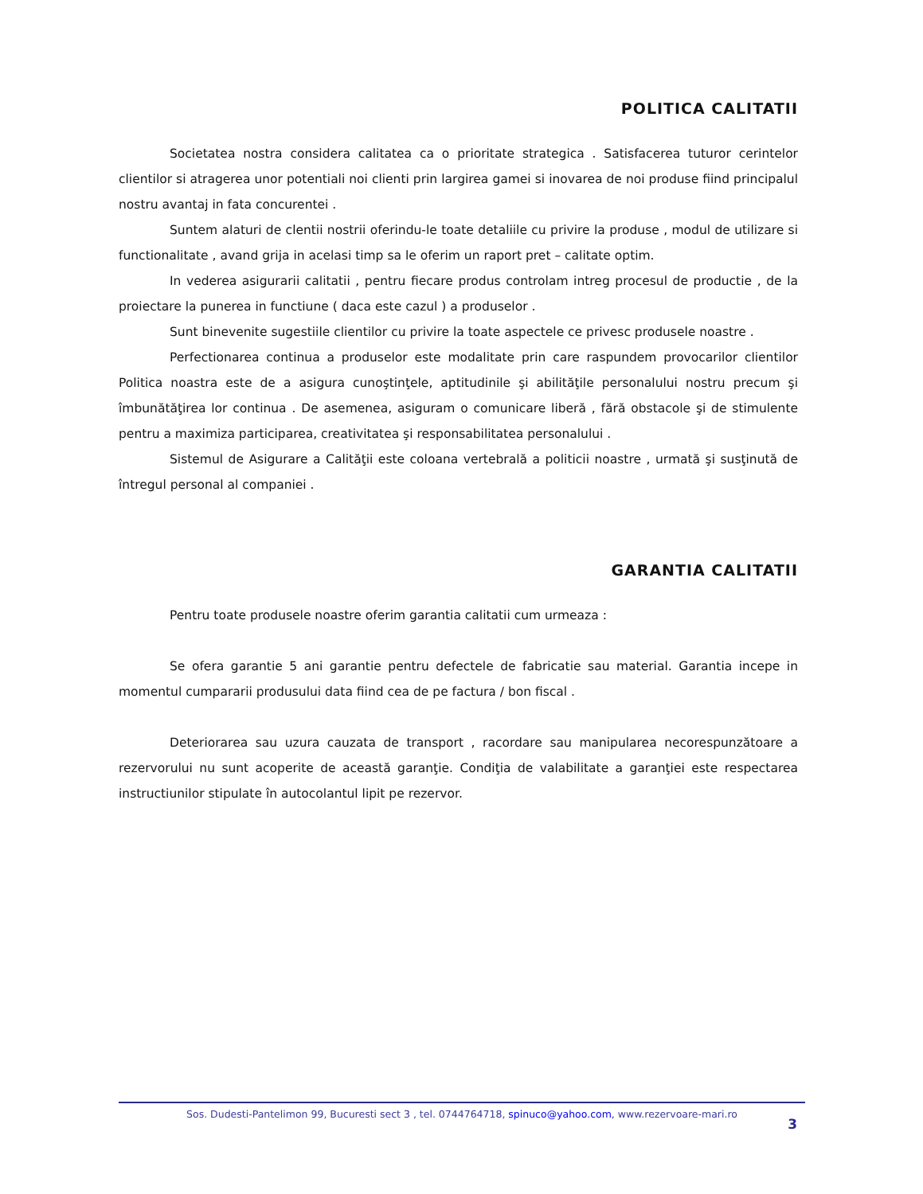POLITICA CALITATII
Societatea nostra considera calitatea ca o prioritate strategica . Satisfacerea tuturor cerintelor clientilor si atragerea unor potentiali noi clienti prin largirea gamei si inovarea de noi produse fiind principalul nostru avantaj in fata concurentei .
Suntem alaturi de clentii nostrii oferindu-le toate detaliile cu privire la produse , modul de utilizare si functionalitate , avand grija in acelasi timp sa le oferim un raport pret – calitate optim.
In vederea asigurarii calitatii , pentru fiecare produs controlam intreg procesul de productie , de la proiectare la punerea in functiune ( daca este cazul ) a produselor .
Sunt binevenite sugestiile clientilor cu privire la toate aspectele ce privesc produsele noastre .
Perfectionarea continua a produselor este modalitate prin care raspundem provocarilor clientilor Politica noastra este de a asigura cunoştinţele, aptitudinile şi abilităţile personalului nostru precum şi îmbunătăţirea lor continua . De asemenea, asiguram o comunicare liberă , fără obstacole şi de stimulente pentru a maximiza participarea, creativitatea şi responsabilitatea personalului .
Sistemul de Asigurare a Calităţii este coloana vertebrală a politicii noastre , urmată şi susţinută de întregul personal al companiei .
GARANTIA CALITATII
Pentru toate produsele noastre oferim garantia calitatii cum urmeaza :
Se ofera garantie 5 ani garantie pentru defectele de fabricatie sau material. Garantia incepe in momentul cumpararii produsului data fiind cea de pe factura / bon fiscal .
Deteriorarea sau uzura cauzata de transport , racordare sau manipularea necorespunzătoare a rezervorului nu sunt acoperite de această garanţie. Condiţia de valabilitate a garanţiei este respectarea instructiunilor stipulate în autocolantul lipit pe rezervor.
Sos. Dudesti-Pantelimon 99, Bucuresti sect 3 , tel. 0744764718, spinuco@yahoo.com, www.rezervoare-mari.ro
3